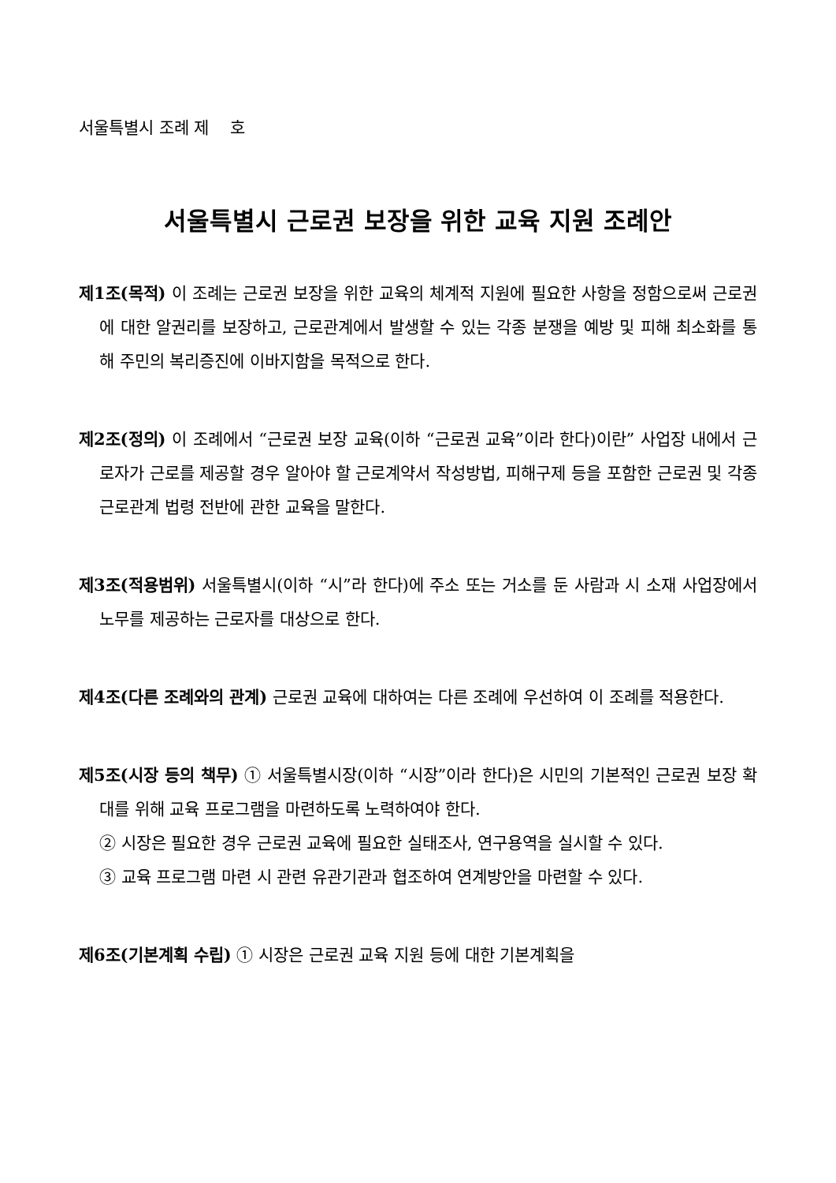서울특별시 조례 제 호
서울특별시 근로권 보장을 위한 교육 지원 조례안
제1조(목적) 이 조례는 근로권 보장을 위한 교육의 체계적 지원에 필요한 사항을 정함으로써 근로권에 대한 알권리를 보장하고, 근로관계에서 발생할 수 있는 각종 분쟁을 예방 및 피해 최소화를 통해 주민의 복리증진에 이바지함을 목적으로 한다.
제2조(정의) 이 조례에서 “근로권 보장 교육(이하 “근로권 교육”이라 한다)이란” 사업장 내에서 근로자가 근로를 제공할 경우 알아야 할 근로계약서 작성방법, 피해구제 등을 포함한 근로권 및 각종 근로관계 법령 전반에 관한 교육을 말한다.
제3조(적용범위) 서울특별시(이하 “시”라 한다)에 주소 또는 거소를 둔 사람과 시 소재 사업장에서 노무를 제공하는 근로자를 대상으로 한다.
제4조(다른 조례와의 관계) 근로권 교육에 대하여는 다른 조례에 우선하여 이 조례를 적용한다.
제5조(시장 등의 책무) ① 서울특별시장(이하 “시장”이라 한다)은 시민의 기본적인 근로권 보장 확대를 위해 교육 프로그램을 마련하도록 노력하여야 한다.
② 시장은 필요한 경우 근로권 교육에 필요한 실태조사, 연구용역을 실시할 수 있다.
③ 교육 프로그램 마련 시 관련 유관기관과 협조하여 연계방안을 마련할 수 있다.
제6조(기본계획 수립) ① 시장은 근로권 교육 지원 등에 대한 기본계획을